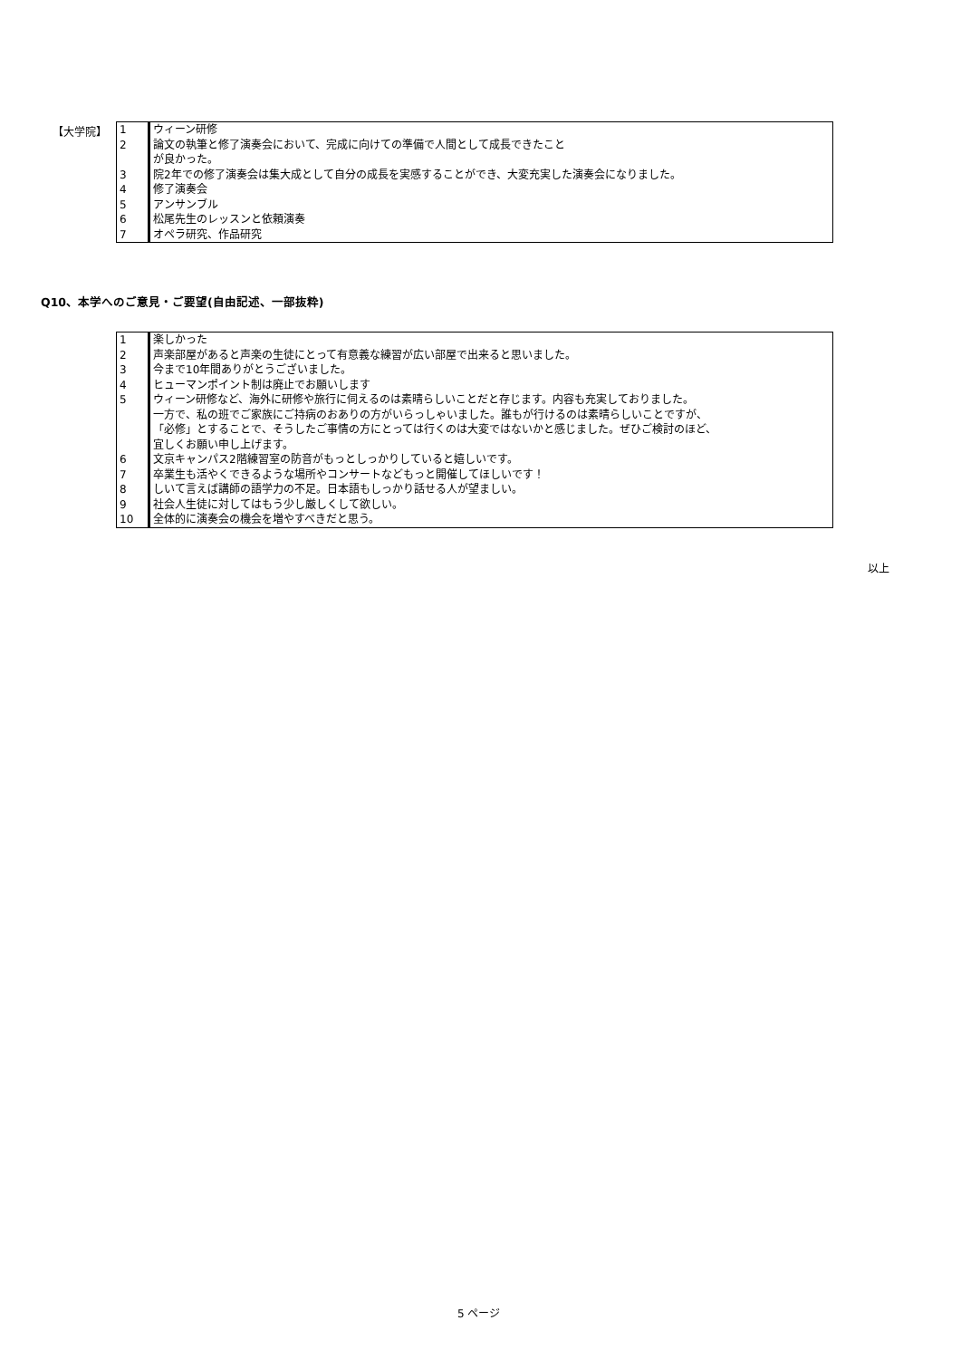【大学院】
| 1 | ウィーン研修 |
| 2 | 論文の執筆と修了演奏会において、完成に向けての準備で人間として成長できたこと が良かった。 |
| 3 | 院2年での修了演奏会は集大成として自分の成長を実感することができ、大変充実した演奏会になりました。 |
| 4 | 修了演奏会 |
| 5 | アンサンブル |
| 6 | 松尾先生のレッスンと依頼演奏 |
| 7 | オペラ研究、作品研究 |
Q10、本学へのご意見・ご要望(自由記述、一部抜粋)
| 1 | 楽しかった |
| 2 | 声楽部屋があると声楽の生徒にとって有意義な練習が広い部屋で出来ると思いました。 |
| 3 | 今まで10年間ありがとうございました。 |
| 4 | ヒューマンポイント制は廃止でお願いします |
| 5 | ウィーン研修など、海外に研修や旅行に伺えるのは素晴らしいことだと存じます。内容も充実しておりました。 一方で、私の班でご家族にご持病のおありの方がいらっしゃいました。誰もが行けるのは素晴らしいことですが、 「必修」とすることで、そうしたご事情の方にとっては行くのは大変ではないかと感じました。ぜひご検討のほど、 宜しくお願い申し上げます。 |
| 6 | 文京キャンパス2階練習室の防音がもっとしっかりしていると嬉しいです。 |
| 7 | 卒業生も活やくできるような場所やコンサートなどもっと開催してほしいです！ |
| 8 | しいて言えば講師の語学力の不足。日本語もしっかり話せる人が望ましい。 |
| 9 | 社会人生徒に対してはもう少し厳しくして欲しい。 |
| 10 | 全体的に演奏会の機会を増やすべきだと思う。 |
以上
5 ページ